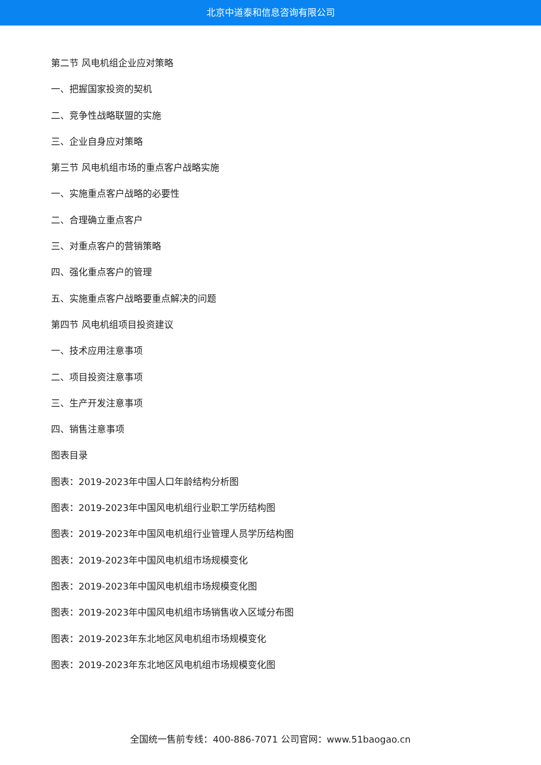北京中道泰和信息咨询有限公司
第二节 风电机组企业应对策略
一、把握国家投资的契机
二、竞争性战略联盟的实施
三、企业自身应对策略
第三节 风电机组市场的重点客户战略实施
一、实施重点客户战略的必要性
二、合理确立重点客户
三、对重点客户的营销策略
四、强化重点客户的管理
五、实施重点客户战略要重点解决的问题
第四节 风电机组项目投资建议
一、技术应用注意事项
二、项目投资注意事项
三、生产开发注意事项
四、销售注意事项
图表目录
图表：2019-2023年中国人口年龄结构分析图
图表：2019-2023年中国风电机组行业职工学历结构图
图表：2019-2023年中国风电机组行业管理人员学历结构图
图表：2019-2023年中国风电机组市场规模变化
图表：2019-2023年中国风电机组市场规模变化图
图表：2019-2023年中国风电机组市场销售收入区域分布图
图表：2019-2023年东北地区风电机组市场规模变化
图表：2019-2023年东北地区风电机组市场规模变化图
全国统一售前专线：400-886-7071 公司官网：www.51baogao.cn